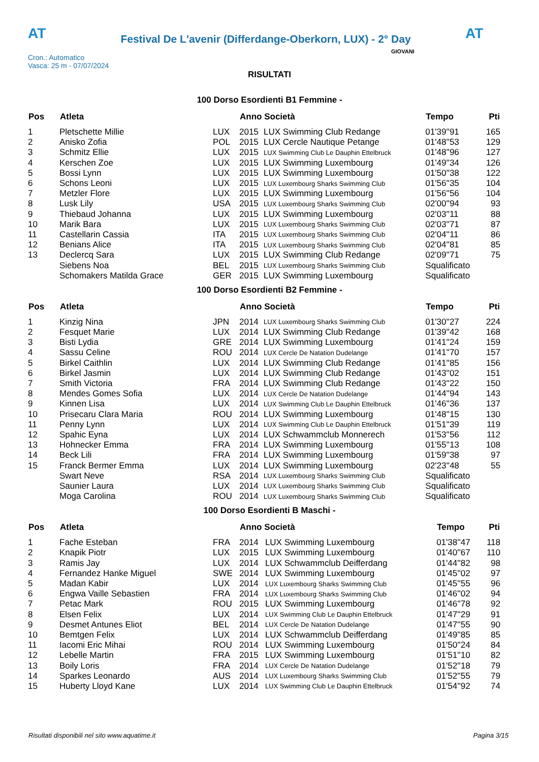AT
Festival De L'avenir (Differdange-Oberkorn, LUX) - 2° Day
AT
Cron.: Automatico
Vasca: 25 m - 07/07/2024
GIOVANI
RISULTATI
100 Dorso Esordienti B1 Femmine -
| Pos | Atleta | | Anno Società | | Tempo | Pti |
| --- | --- | --- | --- | --- | --- | --- |
| 1 | Pletschette Millie | LUX | 2015 | LUX Swimming Club Redange | 01'39''91 | 165 |
| 2 | Anisko Zofia | POL | 2015 | LUX Cercle Nautique Petange | 01'48''53 | 129 |
| 3 | Schmitz Ellie | LUX | 2015 | LUX Swimming Club Le Dauphin Ettelbruck | 01'48''96 | 127 |
| 4 | Kerschen Zoe | LUX | 2015 | LUX Swimming Luxembourg | 01'49''34 | 126 |
| 5 | Bossi Lynn | LUX | 2015 | LUX Swimming Luxembourg | 01'50''38 | 122 |
| 6 | Schons Leoni | LUX | 2015 | LUX Luxembourg Sharks Swimming Club | 01'56''35 | 104 |
| 7 | Metzler Flore | LUX | 2015 | LUX Swimming Luxembourg | 01'56''56 | 104 |
| 8 | Lusk Lily | USA | 2015 | LUX Luxembourg Sharks Swimming Club | 02'00''94 | 93 |
| 9 | Thiebaud Johanna | LUX | 2015 | LUX Swimming Luxembourg | 02'03''11 | 88 |
| 10 | Marik Bara | LUX | 2015 | LUX Luxembourg Sharks Swimming Club | 02'03''71 | 87 |
| 11 | Castellarin Cassia | ITA | 2015 | LUX Luxembourg Sharks Swimming Club | 02'04''11 | 86 |
| 12 | Benians Alice | ITA | 2015 | LUX Luxembourg Sharks Swimming Club | 02'04''81 | 85 |
| 13 | Declercq Sara | LUX | 2015 | LUX Swimming Club Redange | 02'09''71 | 75 |
| | Siebens Noa | BEL | 2015 | LUX Luxembourg Sharks Swimming Club | Squalificato | |
| | Schomakers Matilda Grace | GER | 2015 | LUX Swimming Luxembourg | Squalificato | |
100 Dorso Esordienti B2 Femmine -
| Pos | Atleta | | Anno Società | | Tempo | Pti |
| --- | --- | --- | --- | --- | --- | --- |
| 1 | Kinzig Nina | JPN | 2014 | LUX Luxembourg Sharks Swimming Club | 01'30''27 | 224 |
| 2 | Fesquet Marie | LUX | 2014 | LUX Swimming Club Redange | 01'39''42 | 168 |
| 3 | Bisti Lydia | GRE | 2014 | LUX Swimming Luxembourg | 01'41''24 | 159 |
| 4 | Sassu Celine | ROU | 2014 | LUX Cercle De Natation Dudelange | 01'41''70 | 157 |
| 5 | Birkel Caithlin | LUX | 2014 | LUX Swimming Club Redange | 01'41''85 | 156 |
| 6 | Birkel Jasmin | LUX | 2014 | LUX Swimming Club Redange | 01'43''02 | 151 |
| 7 | Smith Victoria | FRA | 2014 | LUX Swimming Club Redange | 01'43''22 | 150 |
| 8 | Mendes Gomes Sofia | LUX | 2014 | LUX Cercle De Natation Dudelange | 01'44''94 | 143 |
| 9 | Kinnen Lisa | LUX | 2014 | LUX Swimming Club Le Dauphin Ettelbruck | 01'46''36 | 137 |
| 10 | Prisecaru Clara Maria | ROU | 2014 | LUX Swimming Luxembourg | 01'48''15 | 130 |
| 11 | Penny Lynn | LUX | 2014 | LUX Swimming Club Le Dauphin Ettelbruck | 01'51''39 | 119 |
| 12 | Spahic Eyna | LUX | 2014 | LUX Schwammclub Monnerech | 01'53''56 | 112 |
| 13 | Hohnecker Emma | FRA | 2014 | LUX Swimming Luxembourg | 01'55''13 | 108 |
| 14 | Beck Lili | FRA | 2014 | LUX Swimming Luxembourg | 01'59''38 | 97 |
| 15 | Franck Bermer Emma | LUX | 2014 | LUX Swimming Luxembourg | 02'23''48 | 55 |
| | Swart Neve | RSA | 2014 | LUX Luxembourg Sharks Swimming Club | Squalificato | |
| | Saunier Laura | LUX | 2014 | LUX Luxembourg Sharks Swimming Club | Squalificato | |
| | Moga Carolina | ROU | 2014 | LUX Luxembourg Sharks Swimming Club | Squalificato | |
100 Dorso Esordienti B Maschi -
| Pos | Atleta | | Anno Società | | Tempo | Pti |
| --- | --- | --- | --- | --- | --- | --- |
| 1 | Fache Esteban | FRA | 2014 | LUX Swimming Luxembourg | 01'38''47 | 118 |
| 2 | Knapik Piotr | LUX | 2015 | LUX Swimming Luxembourg | 01'40''67 | 110 |
| 3 | Ramis Jay | LUX | 2014 | LUX Schwammclub Deifferdang | 01'44''82 | 98 |
| 4 | Fernandez Hanke Miguel | SWE | 2014 | LUX Swimming Luxembourg | 01'45''02 | 97 |
| 5 | Madan Kabir | LUX | 2014 | LUX Luxembourg Sharks Swimming Club | 01'45''55 | 96 |
| 6 | Engwa Vaille Sebastien | FRA | 2014 | LUX Luxembourg Sharks Swimming Club | 01'46''02 | 94 |
| 7 | Petac Mark | ROU | 2015 | LUX Swimming Luxembourg | 01'46''78 | 92 |
| 8 | Elsen Felix | LUX | 2014 | LUX Swimming Club Le Dauphin Ettelbruck | 01'47''29 | 91 |
| 9 | Desmet Antunes Eliot | BEL | 2014 | LUX Cercle De Natation Dudelange | 01'47''55 | 90 |
| 10 | Bemtgen Felix | LUX | 2014 | LUX Schwammclub Deifferdang | 01'49''85 | 85 |
| 11 | Iacomi Eric Mihai | ROU | 2014 | LUX Swimming Luxembourg | 01'50''24 | 84 |
| 12 | Lebelle Martin | FRA | 2015 | LUX Swimming Luxembourg | 01'51''10 | 82 |
| 13 | Boily Loris | FRA | 2014 | LUX Cercle De Natation Dudelange | 01'52''18 | 79 |
| 14 | Sparkes Leonardo | AUS | 2014 | LUX Luxembourg Sharks Swimming Club | 01'52''55 | 79 |
| 15 | Huberty Lloyd Kane | LUX | 2014 | LUX Swimming Club Le Dauphin Ettelbruck | 01'54''92 | 74 |
Risultati disponibili nel sito www.aquatime.it Pagina 3/15